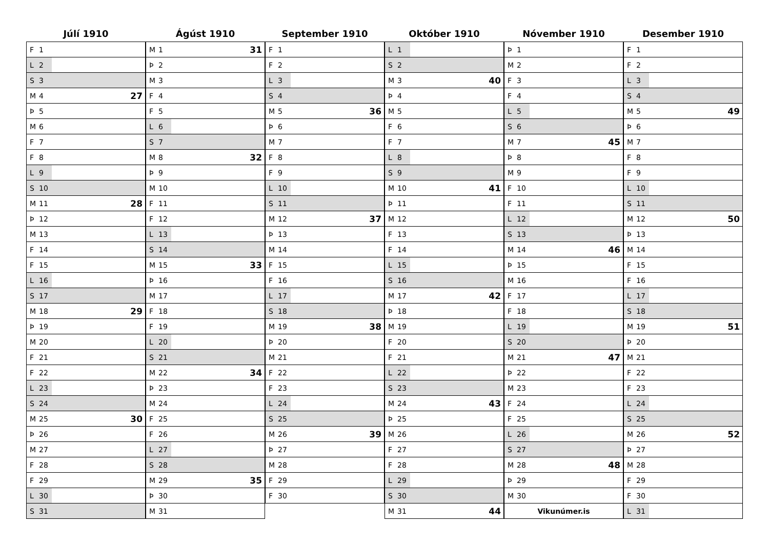Júlí 1910
| F | 1 | |
| L | 2 | |
| S | 3 | |
| M | 4 | 27 |
| Þ | 5 | |
| M | 6 | |
| F | 7 | |
| F | 8 | |
| L | 9 | |
| S | 10 | |
| M | 11 | 28 |
| Þ | 12 | |
| M | 13 | |
| F | 14 | |
| F | 15 | |
| L | 16 | |
| S | 17 | |
| M | 18 | 29 |
| Þ | 19 | |
| M | 20 | |
| F | 21 | |
| F | 22 | |
| L | 23 | |
| S | 24 | |
| M | 25 | 30 |
| Þ | 26 | |
| M | 27 | |
| F | 28 | |
| F | 29 | |
| L | 30 | |
| S | 31 | |
Ágúst 1910
| M | 1 | 31 |
| Þ | 2 | |
| M | 3 | |
| F | 4 | |
| F | 5 | |
| L | 6 | |
| S | 7 | |
| M | 8 | 32 |
| Þ | 9 | |
| M | 10 | |
| F | 11 | |
| F | 12 | |
| L | 13 | |
| S | 14 | |
| M | 15 | 33 |
| Þ | 16 | |
| M | 17 | |
| F | 18 | |
| F | 19 | |
| L | 20 | |
| S | 21 | |
| M | 22 | 34 |
| Þ | 23 | |
| M | 24 | |
| F | 25 | |
| F | 26 | |
| L | 27 | |
| S | 28 | |
| M | 29 | 35 |
| Þ | 30 | |
| M | 31 | |
September 1910
| F | 1 | |
| F | 2 | |
| L | 3 | |
| S | 4 | |
| M | 5 | 36 |
| Þ | 6 | |
| M | 7 | |
| F | 8 | |
| F | 9 | |
| L | 10 | |
| S | 11 | |
| M | 12 | 37 |
| Þ | 13 | |
| M | 14 | |
| F | 15 | |
| F | 16 | |
| L | 17 | |
| S | 18 | |
| M | 19 | 38 |
| Þ | 20 | |
| M | 21 | |
| F | 22 | |
| F | 23 | |
| L | 24 | |
| S | 25 | |
| M | 26 | 39 |
| Þ | 27 | |
| M | 28 | |
| F | 29 | |
| F | 30 | |
Október 1910
| L | 1 | |
| S | 2 | |
| M | 3 | 40 |
| Þ | 4 | |
| M | 5 | |
| F | 6 | |
| F | 7 | |
| L | 8 | |
| S | 9 | |
| M | 10 | 41 |
| Þ | 11 | |
| M | 12 | |
| F | 13 | |
| F | 14 | |
| L | 15 | |
| S | 16 | |
| M | 17 | 42 |
| Þ | 18 | |
| M | 19 | |
| F | 20 | |
| F | 21 | |
| L | 22 | |
| S | 23 | |
| M | 24 | 43 |
| Þ | 25 | |
| M | 26 | |
| F | 27 | |
| F | 28 | |
| L | 29 | |
| S | 30 | |
| M | 31 | 44 |
Nóvember 1910
| Þ | 1 | |
| M | 2 | |
| F | 3 | |
| F | 4 | |
| L | 5 | |
| S | 6 | |
| M | 7 | 45 |
| Þ | 8 | |
| M | 9 | |
| F | 10 | |
| F | 11 | |
| L | 12 | |
| S | 13 | |
| M | 14 | 46 |
| Þ | 15 | |
| M | 16 | |
| F | 17 | |
| F | 18 | |
| L | 19 | |
| S | 20 | |
| M | 21 | 47 |
| Þ | 22 | |
| M | 23 | |
| F | 24 | |
| F | 25 | |
| L | 26 | |
| S | 27 | |
| M | 28 | 48 |
| Þ | 29 | |
| M | 30 | |
| Vikunúmer.is | | |
Desember 1910
| F | 1 | |
| F | 2 | |
| L | 3 | |
| S | 4 | |
| M | 5 | 49 |
| Þ | 6 | |
| M | 7 | |
| F | 8 | |
| F | 9 | |
| L | 10 | |
| S | 11 | |
| M | 12 | 50 |
| Þ | 13 | |
| M | 14 | |
| F | 15 | |
| F | 16 | |
| L | 17 | |
| S | 18 | |
| M | 19 | 51 |
| Þ | 20 | |
| M | 21 | |
| F | 22 | |
| F | 23 | |
| L | 24 | |
| S | 25 | |
| M | 26 | 52 |
| Þ | 27 | |
| M | 28 | |
| F | 29 | |
| F | 30 | |
| L | 31 | |